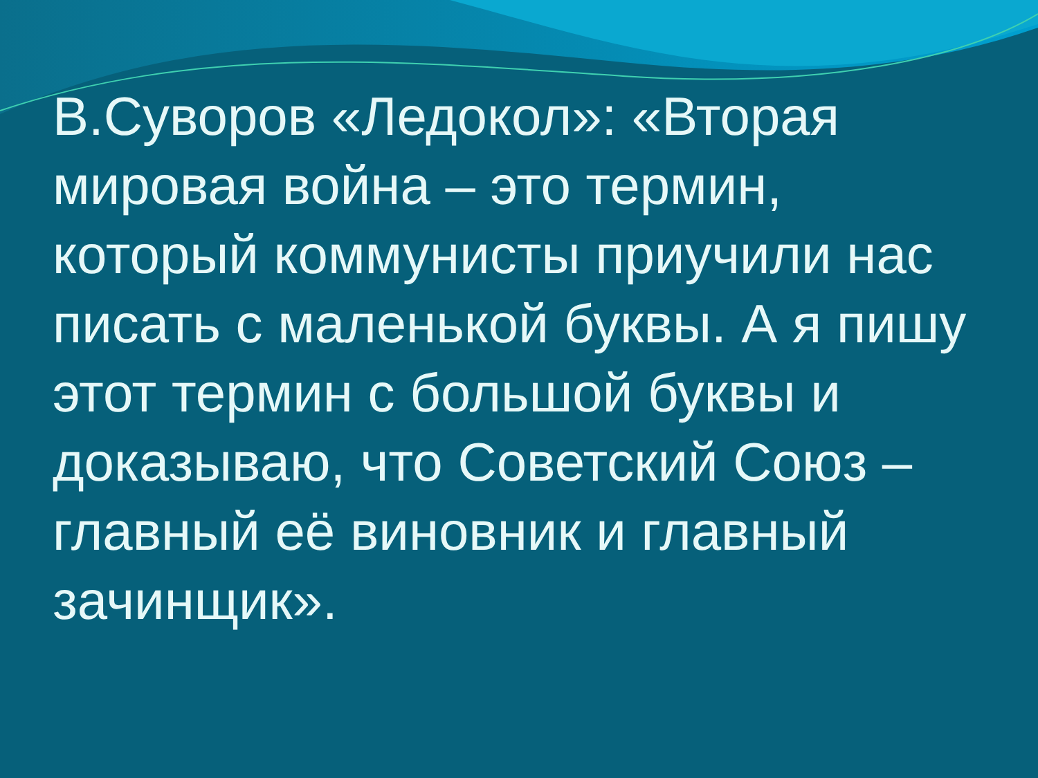В.Суворов «Ледокол»: «Вторая мировая война – это термин, который коммунисты приучили нас писать с маленькой буквы. А я пишу этот термин с большой буквы и доказываю, что Советский Союз – главный её виновник и главный зачинщик».